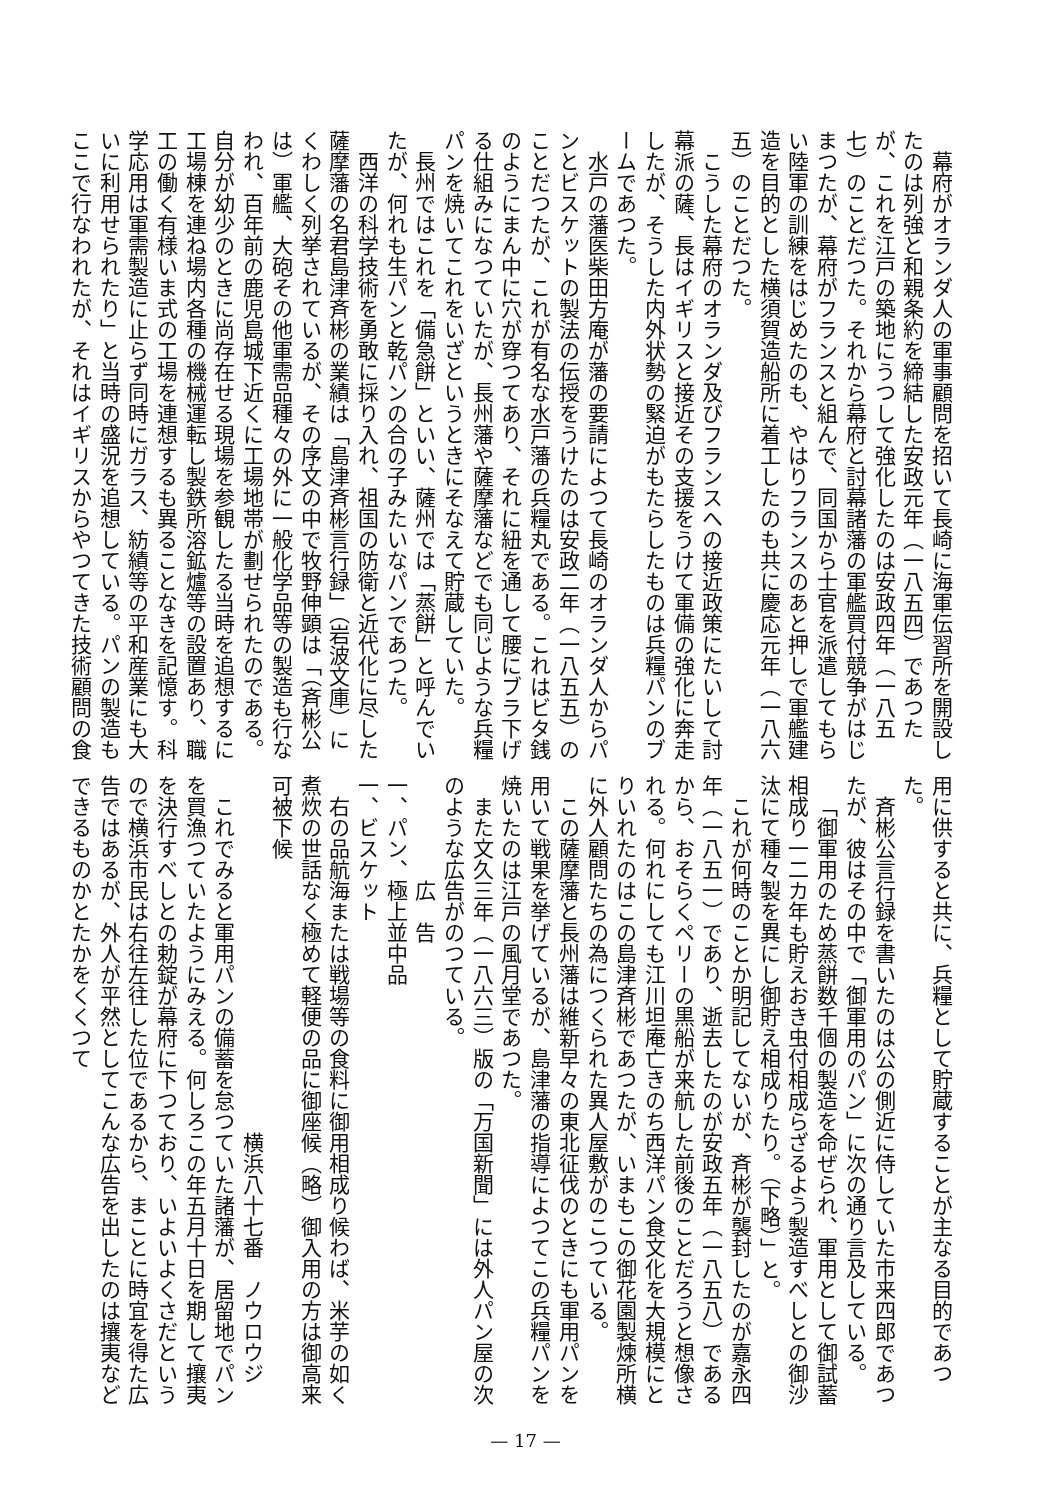幕府がオランダ人の軍事顧問を招いて長崎に海軍伝習所を開設したのは列強と和親条約を締結した安政元年（一八五四）であつたが、これを江戸の築地にうつして強化したのは安政四年（一八五七）のことだつた。それから幕府と討幕諸藩の軍艦買付競争がはじまつたが、幕府がフランスと組んで、同国から士官を派遣してもらい陸軍の訓練をはじめたのも、やはりフランスのあと押しで軍艦建造を目的とした横須賀造船所に着工したのも共に慶応元年（一八六五）のことだつた。
こうした幕府のオランダ及びフランスへの接近政策にたいして討幕派の薩、長はイギリスと接近その支援をうけて軍備の強化に奔走したが、そうした内外状勢の緊迫がもたらしたものは兵糧パンのブームであつた。
水戸の藩医柴田方庵が藩の要請によつて長崎のオランダ人からパンとビスケットの製法の伝授をうけたのは安政二年（一八五五）のことだつたが、これが有名な水戸藩の兵糧丸である。これはビタ銭のようにまん中に穴が穿つてあり、それに紐を通して腰にブラ下げる仕組みになつていたが、長州藩や薩摩藩などでも同じような兵糧パンを焼いてこれをいざというときにそなえて貯蔵していた。
長州ではこれを「備急餅」といい、薩州では「蒸餅」と呼んでいたが、何れも生パンと乾パンの合の子みたいなパンであつた。
西洋の科学技術を勇敢に採り入れ、祖国の防衛と近代化に尽した薩摩藩の名君島津斉彬の業績は「島津斉彬言行録」（岩波文庫）にくわしく列挙されているが、その序文の中で牧野伸顕は「（斉彬公は）軍艦、大砲その他軍需品種々の外に一般化学品等の製造も行なわれ、百年前の鹿児島城下近くに工場地帯が劃せられたのである。自分が幼少のときに尚存在せる現場を参観したる当時を追想するに工場棟を連ね場内各種の機械運転し製鉄所溶鉱爐等の設置あり、職工の働く有様いま式の工場を連想するも異ることなきを記憶す。科学応用は軍需製造に止らず同時にガラス、紡績等の平和産業にも大いに利用せられたり」と当時の盛況を追想している。パンの製造もここで行なわれたが、それはイギリスからやつてきた技術顧問の食
用に供すると共に、兵糧として貯蔵することが主なる目的であつた。
斉彬公言行録を書いたのは公の側近に侍していた市来四郎であつたが、彼はその中で「御軍用のパン」に次の通り言及している。
「御軍用のため蒸餅数千個の製造を命ぜられ、軍用として御試蓄相成り一二カ年も貯えおき虫付相成らざるよう製造すべしとの御沙汰にて種々製を異にし御貯え相成りたり。（下略）」と。
これが何時のことか明記してないが、斉彬が襲封したのが嘉永四年（一八五一）であり、逝去したのが安政五年（一八五八）であるから、おそらくペリーの黒船が来航した前後のことだろうと想像される。何れにしても江川坦庵亡きのち西洋パン食文化を大規模にとりいれたのはこの島津斉彬であつたが、いまもこの御花園製煉所横に外人顧問たちの為につくられた異人屋敷がのこつている。
この薩摩藩と長州藩は維新早々の東北征伐のときにも軍用パンを用いて戦果を挙げているが、島津藩の指導によつてこの兵糧パンを焼いたのは江戸の風月堂であつた。
また文久三年（一八六三）版の「万国新聞」には外人パン屋の次のような広告がのつている。
広　告
一、パン、極上並中品
一、ビスケット
右の品航海または戦場等の食料に御用相成り候わば、米芋の如く煮炊の世話なく極めて軽便の品に御座候（略）御入用の方は御高来可被下候
横浜八十七番　ノウロウジ
これでみると軍用パンの備蓄を怠つていた諸藩が、居留地でパンを買漁つていたようにみえる。何しろこの年五月十日を期して攘夷を決行すべしとの勅錠が幕府に下つており、いよいよくさだというので横浜市民は右往左往した位であるから、まことに時宜を得た広告ではあるが、外人が平然としてこんな広告を出したのは攘夷などできるものかとたかをくくつて
— 17 —